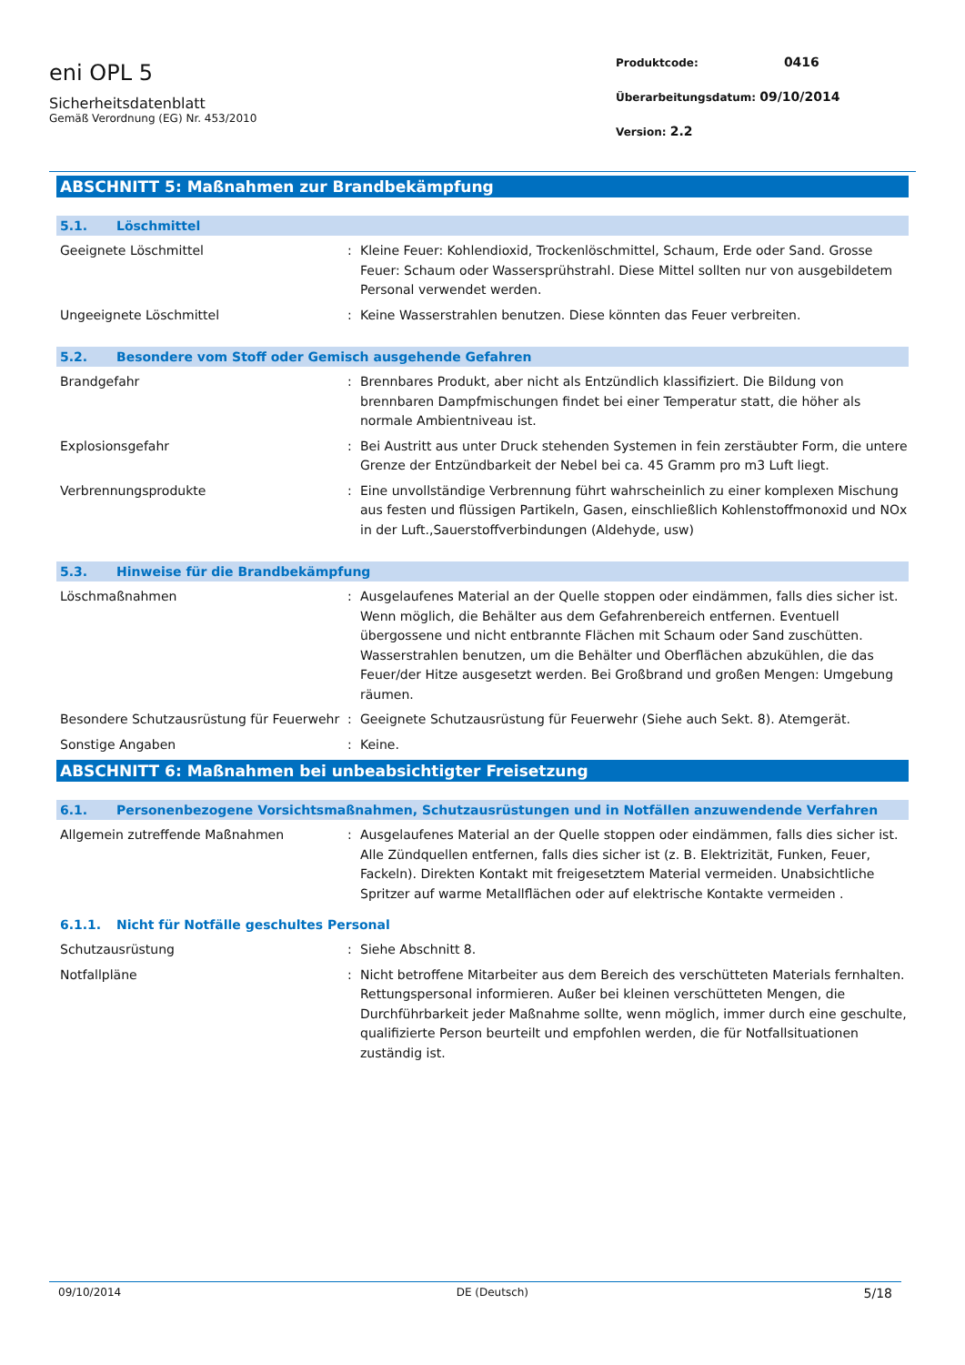eni OPL 5
Sicherheitsdatenblatt
Gemäß Verordnung (EG) Nr. 453/2010
Produktcode: 0416
Überarbeitungsdatum: 09/10/2014
Version: 2.2
ABSCHNITT 5: Maßnahmen zur Brandbekämpfung
5.1. Löschmittel
Geeignete Löschmittel : Kleine Feuer: Kohlendioxid, Trockenlöschmittel, Schaum, Erde oder Sand. Grosse Feuer: Schaum oder Wassersprühstrahl. Diese Mittel sollten nur von ausgebildetem Personal verwendet werden.
Ungeeignete Löschmittel : Keine Wasserstrahlen benutzen. Diese könnten das Feuer verbreiten.
5.2. Besondere vom Stoff oder Gemisch ausgehende Gefahren
Brandgefahr : Brennbares Produkt, aber nicht als Entzündlich klassifiziert. Die Bildung von brennbaren Dampfmischungen findet bei einer Temperatur statt, die höher als normale Ambientniveau ist.
Explosionsgefahr : Bei Austritt aus unter Druck stehenden Systemen in fein zerstäubter Form, die untere Grenze der Entzündbarkeit der Nebel bei ca. 45 Gramm pro m3 Luft liegt.
Verbrennungsprodukte : Eine unvollständige Verbrennung führt wahrscheinlich zu einer komplexen Mischung aus festen und flüssigen Partikeln, Gasen, einschließlich Kohlenstoffmonoxid und NOx in der Luft.,Sauerstoffverbindungen (Aldehyde, usw)
5.3. Hinweise für die Brandbekämpfung
Löschmaßnahmen : Ausgelaufenes Material an der Quelle stoppen oder eindämmen, falls dies sicher ist. Wenn möglich, die Behälter aus dem Gefahrenbereich entfernen. Eventuell übergossene und nicht entbrannte Flächen mit Schaum oder Sand zuschütten. Wasserstrahlen benutzen, um die Behälter und Oberflächen abzukühlen, die das Feuer/der Hitze ausgesetzt werden. Bei Großbrand und großen Mengen: Umgebung räumen.
Besondere Schutzausrüstung für Feuerwehr
: Geeignete Schutzausrüstung für Feuerwehr (Siehe auch Sekt. 8). Atemgerät.
Sonstige Angaben : Keine.
ABSCHNITT 6: Maßnahmen bei unbeabsichtigter Freisetzung
6.1. Personenbezogene Vorsichtsmaßnahmen, Schutzausrüstungen und in Notfällen anzuwendende Verfahren
Allgemein zutreffende Maßnahmen : Ausgelaufenes Material an der Quelle stoppen oder eindämmen, falls dies sicher ist. Alle Zündquellen entfernen, falls dies sicher ist (z. B. Elektrizität, Funken, Feuer, Fackeln). Direkten Kontakt mit freigesetztem Material vermeiden. Unabsichtliche Spritzer auf warme Metallflächen oder auf elektrische Kontakte vermeiden .
6.1.1. Nicht für Notfälle geschultes Personal
Schutzausrüstung : Siehe Abschnitt 8.
Notfallpläne : Nicht betroffene Mitarbeiter aus dem Bereich des verschütteten Materials fernhalten. Rettungspersonal informieren. Außer bei kleinen verschütteten Mengen, die Durchführbarkeit jeder Maßnahme sollte, wenn möglich, immer durch eine geschulte, qualifizierte Person beurteilt und empfohlen werden, die für Notfallsituationen zuständig ist.
09/10/2014 DE (Deutsch) 5/18